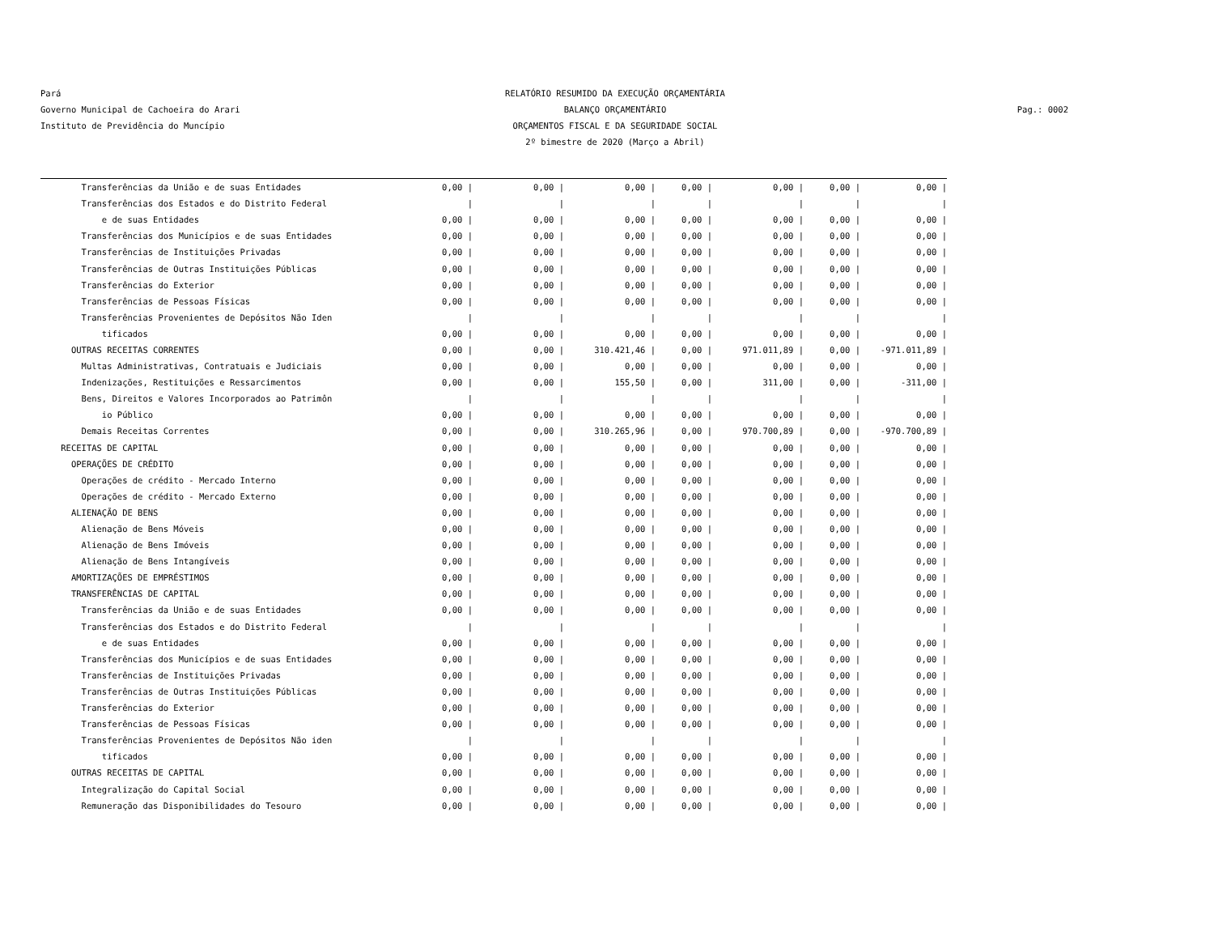Pará
Governo Municipal de Cachoeira do Arari
Instituto de Previdência do Muncípio
RELATÓRIO RESUMIDO DA EXECUÇÃO ORÇAMENTÁRIA
BALANÇO ORÇAMENTÁRIO
ORÇAMENTOS FISCAL E DA SEGURIDADE SOCIAL
2º bimestre de 2020 (Março a Abril)
Pag.: 0002
| Transferências da União e de suas Entidades | 0,00 / | 0,00 / | 0,00 / | 0,00 / | 0,00 / | 0,00 / | 0,00 / |
| Transferências dos Estados e do Distrito Federal | / | / | / | / | / | / | / |
| e de suas Entidades | 0,00 / | 0,00 / | 0,00 / | 0,00 / | 0,00 / | 0,00 / | 0,00 / |
| Transferências dos Municípios e de suas Entidades | 0,00 / | 0,00 / | 0,00 / | 0,00 / | 0,00 / | 0,00 / | 0,00 / |
| Transferências de Instituições Privadas | 0,00 / | 0,00 / | 0,00 / | 0,00 / | 0,00 / | 0,00 / | 0,00 / |
| Transferências de Outras Instituições Públicas | 0,00 / | 0,00 / | 0,00 / | 0,00 / | 0,00 / | 0,00 / | 0,00 / |
| Transferências do Exterior | 0,00 / | 0,00 / | 0,00 / | 0,00 / | 0,00 / | 0,00 / | 0,00 / |
| Transferências de Pessoas Físicas | 0,00 / | 0,00 / | 0,00 / | 0,00 / | 0,00 / | 0,00 / | 0,00 / |
| Transferências Provenientes de Depósitos Não Iden | / | / | / | / | / | / | / |
| tificados | 0,00 / | 0,00 / | 0,00 / | 0,00 / | 0,00 / | 0,00 / | 0,00 / |
| OUTRAS RECEITAS CORRENTES | 0,00 / | 0,00 / | 310.421,46 / | 0,00 / | 971.011,89 / | 0,00 / | -971.011,89 / |
| Multas Administrativas, Contratuais e Judiciais | 0,00 / | 0,00 / | 0,00 / | 0,00 / | 0,00 / | 0,00 / | 0,00 / |
| Indenizações, Restituições e Ressarcimentos | 0,00 / | 0,00 / | 155,50 / | 0,00 / | 311,00 / | 0,00 / | -311,00 / |
| Bens, Direitos e Valores Incorporados ao Patrimôn | / | / | / | / | / | / | / |
| io Público | 0,00 / | 0,00 / | 0,00 / | 0,00 / | 0,00 / | 0,00 / | 0,00 / |
| Demais Receitas Correntes | 0,00 / | 0,00 / | 310.265,96 / | 0,00 / | 970.700,89 / | 0,00 / | -970.700,89 / |
| RECEITAS DE CAPITAL | 0,00 / | 0,00 / | 0,00 / | 0,00 / | 0,00 / | 0,00 / | 0,00 / |
| OPERAÇÕES DE CRÉDITO | 0,00 / | 0,00 / | 0,00 / | 0,00 / | 0,00 / | 0,00 / | 0,00 / |
| Operações de crédito - Mercado Interno | 0,00 / | 0,00 / | 0,00 / | 0,00 / | 0,00 / | 0,00 / | 0,00 / |
| Operações de crédito - Mercado Externo | 0,00 / | 0,00 / | 0,00 / | 0,00 / | 0,00 / | 0,00 / | 0,00 / |
| ALIENAÇÃO DE BENS | 0,00 / | 0,00 / | 0,00 / | 0,00 / | 0,00 / | 0,00 / | 0,00 / |
| Alienação de Bens Móveis | 0,00 / | 0,00 / | 0,00 / | 0,00 / | 0,00 / | 0,00 / | 0,00 / |
| Alienação de Bens Imóveis | 0,00 / | 0,00 / | 0,00 / | 0,00 / | 0,00 / | 0,00 / | 0,00 / |
| Alienação de Bens Intangíveis | 0,00 / | 0,00 / | 0,00 / | 0,00 / | 0,00 / | 0,00 / | 0,00 / |
| AMORTIZAÇÕES DE EMPRÉSTIMOS | 0,00 / | 0,00 / | 0,00 / | 0,00 / | 0,00 / | 0,00 / | 0,00 / |
| TRANSFERÊNCIAS DE CAPITAL | 0,00 / | 0,00 / | 0,00 / | 0,00 / | 0,00 / | 0,00 / | 0,00 / |
| Transferências da União e de suas Entidades | 0,00 / | 0,00 / | 0,00 / | 0,00 / | 0,00 / | 0,00 / | 0,00 / |
| Transferências dos Estados e do Distrito Federal | / | / | / | / | / | / | / |
| e de suas Entidades | 0,00 / | 0,00 / | 0,00 / | 0,00 / | 0,00 / | 0,00 / | 0,00 / |
| Transferências dos Municípios e de suas Entidades | 0,00 / | 0,00 / | 0,00 / | 0,00 / | 0,00 / | 0,00 / | 0,00 / |
| Transferências de Instituições Privadas | 0,00 / | 0,00 / | 0,00 / | 0,00 / | 0,00 / | 0,00 / | 0,00 / |
| Transferências de Outras Instituições Públicas | 0,00 / | 0,00 / | 0,00 / | 0,00 / | 0,00 / | 0,00 / | 0,00 / |
| Transferências do Exterior | 0,00 / | 0,00 / | 0,00 / | 0,00 / | 0,00 / | 0,00 / | 0,00 / |
| Transferências de Pessoas Físicas | 0,00 / | 0,00 / | 0,00 / | 0,00 / | 0,00 / | 0,00 / | 0,00 / |
| Transferências Provenientes de Depósitos Não iden | / | / | / | / | / | / | / |
| tificados | 0,00 / | 0,00 / | 0,00 / | 0,00 / | 0,00 / | 0,00 / | 0,00 / |
| OUTRAS RECEITAS DE CAPITAL | 0,00 / | 0,00 / | 0,00 / | 0,00 / | 0,00 / | 0,00 / | 0,00 / |
| Integralização do Capital Social | 0,00 / | 0,00 / | 0,00 / | 0,00 / | 0,00 / | 0,00 / | 0,00 / |
| Remuneração das Disponibilidades do Tesouro | 0,00 / | 0,00 / | 0,00 / | 0,00 / | 0,00 / | 0,00 / | 0,00 / |